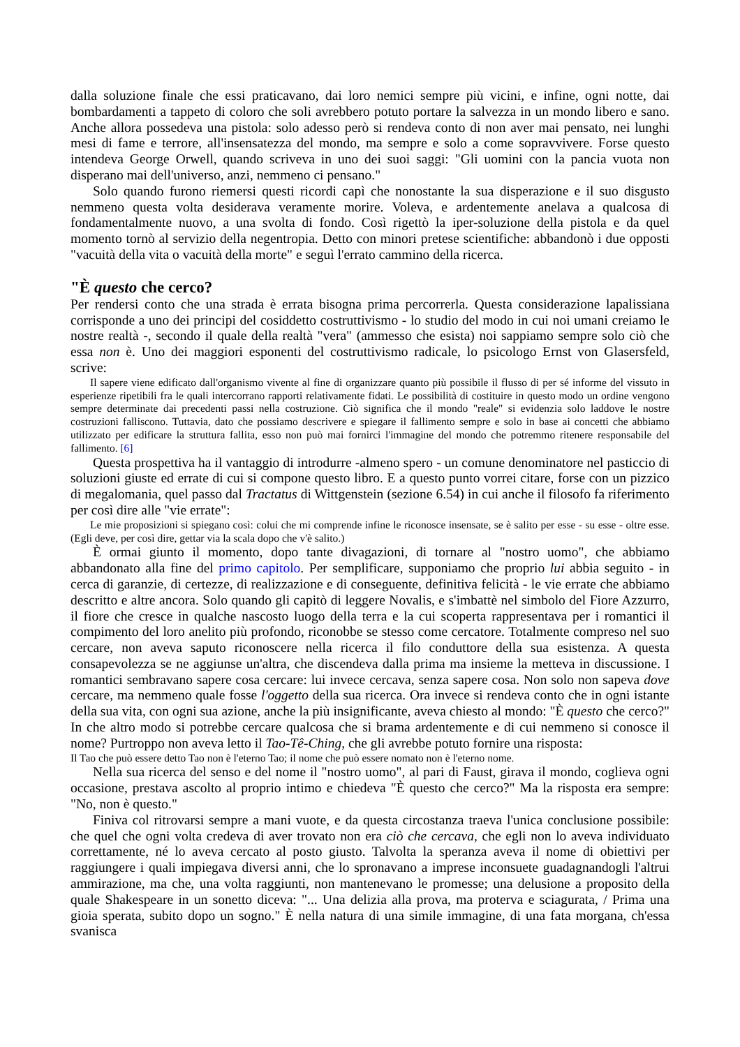dalla soluzione finale che essi praticavano, dai loro nemici sempre più vicini, e infine, ogni notte, dai bombardamenti a tappeto di coloro che soli avrebbero potuto portare la salvezza in un mondo libero e sano. Anche allora possedeva una pistola: solo adesso però si rendeva conto di non aver mai pensato, nei lunghi mesi di fame e terrore, all'insensatezza del mondo, ma sempre e solo a come sopravvivere. Forse questo intendeva George Orwell, quando scriveva in uno dei suoi saggi: "Gli uomini con la pancia vuota non disperano mai dell'universo, anzi, nemmeno ci pensano."
Solo quando furono riemersi questi ricordi capì che nonostante la sua disperazione e il suo disgusto nemmeno questa volta desiderava veramente morire. Voleva, e ardentemente anelava a qualcosa di fondamentalmente nuovo, a una svolta di fondo. Così rigettò la iper-soluzione della pistola e da quel momento tornò al servizio della negentropia. Detto con minori pretese scientifiche: abbandonò i due opposti "vacuità della vita o vacuità della morte" e seguì l'errato cammino della ricerca.
"È questo che cerco?
Per rendersi conto che una strada è errata bisogna prima percorrerla. Questa considerazione lapalissiana corrisponde a uno dei principi del cosiddetto costruttivismo - lo studio del modo in cui noi umani creiamo le nostre realtà -, secondo il quale della realtà "vera" (ammesso che esista) noi sappiamo sempre solo ciò che essa non è. Uno dei maggiori esponenti del costruttivismo radicale, lo psicologo Ernst von Glasersfeld, scrive:
Il sapere viene edificato dall'organismo vivente al fine di organizzare quanto più possibile il flusso di per sé informe del vissuto in esperienze ripetibili fra le quali intercorrano rapporti relativamente fidati. Le possibilità di costituire in questo modo un ordine vengono sempre determinate dai precedenti passi nella costruzione. Ciò significa che il mondo "reale" si evidenzia solo laddove le nostre costruzioni falliscono. Tuttavia, dato che possiamo descrivere e spiegare il fallimento sempre e solo in base ai concetti che abbiamo utilizzato per edificare la struttura fallita, esso non può mai fornirci l'immagine del mondo che potremmo ritenere responsabile del fallimento. [6]
Questa prospettiva ha il vantaggio di introdurre -almeno spero - un comune denominatore nel pasticcio di soluzioni giuste ed errate di cui si compone questo libro. E a questo punto vorrei citare, forse con un pizzico di megalomania, quel passo dal Tractatus di Wittgenstein (sezione 6.54) in cui anche il filosofo fa riferimento per così dire alle "vie errate":
Le mie proposizioni si spiegano così: colui che mi comprende infine le riconosce insensate, se è salito per esse - su esse - oltre esse. (Egli deve, per così dire, gettar via la scala dopo che v'è salito.)
È ormai giunto il momento, dopo tante divagazioni, di tornare al "nostro uomo", che abbiamo abbandonato alla fine del primo capitolo. Per semplificare, supponiamo che proprio lui abbia seguito - in cerca di garanzie, di certezze, di realizzazione e di conseguente, definitiva felicità - le vie errate che abbiamo descritto e altre ancora. Solo quando gli capitò di leggere Novalis, e s'imbattè nel simbolo del Fiore Azzurro, il fiore che cresce in qualche nascosto luogo della terra e la cui scoperta rappresentava per i romantici il compimento del loro anelito più profondo, riconobbe se stesso come cercatore. Totalmente compreso nel suo cercare, non aveva saputo riconoscere nella ricerca il filo conduttore della sua esistenza. A questa consapevolezza se ne aggiunse un'altra, che discendeva dalla prima ma insieme la metteva in discussione. I romantici sembravano sapere cosa cercare: lui invece cercava, senza sapere cosa. Non solo non sapeva dove cercare, ma nemmeno quale fosse l'oggetto della sua ricerca. Ora invece si rendeva conto che in ogni istante della sua vita, con ogni sua azione, anche la più insignificante, aveva chiesto al mondo: "È questo che cerco?" In che altro modo si potrebbe cercare qualcosa che si brama ardentemente e di cui nemmeno si conosce il nome? Purtroppo non aveva letto il Tao-Tê-Ching, che gli avrebbe potuto fornire una risposta:
Il Tao che può essere detto Tao non è l'eterno Tao; il nome che può essere nomato non è l'eterno nome.
Nella sua ricerca del senso e del nome il "nostro uomo", al pari di Faust, girava il mondo, coglieva ogni occasione, prestava ascolto al proprio intimo e chiedeva "È questo che cerco?" Ma la risposta era sempre: "No, non è questo."
Finiva col ritrovarsi sempre a mani vuote, e da questa circostanza traeva l'unica conclusione possibile: che quel che ogni volta credeva di aver trovato non era ciò che cercava, che egli non lo aveva individuato correttamente, né lo aveva cercato al posto giusto. Talvolta la speranza aveva il nome di obiettivi per raggiungere i quali impiegava diversi anni, che lo spronavano a imprese inconsuete guadagnandogli l'altrui ammirazione, ma che, una volta raggiunti, non mantenevano le promesse; una delusione a proposito della quale Shakespeare in un sonetto diceva: "... Una delizia alla prova, ma proterva e sciagurata, / Prima una gioia sperata, subito dopo un sogno." È nella natura di una simile immagine, di una fata morgana, ch'essa svanisca